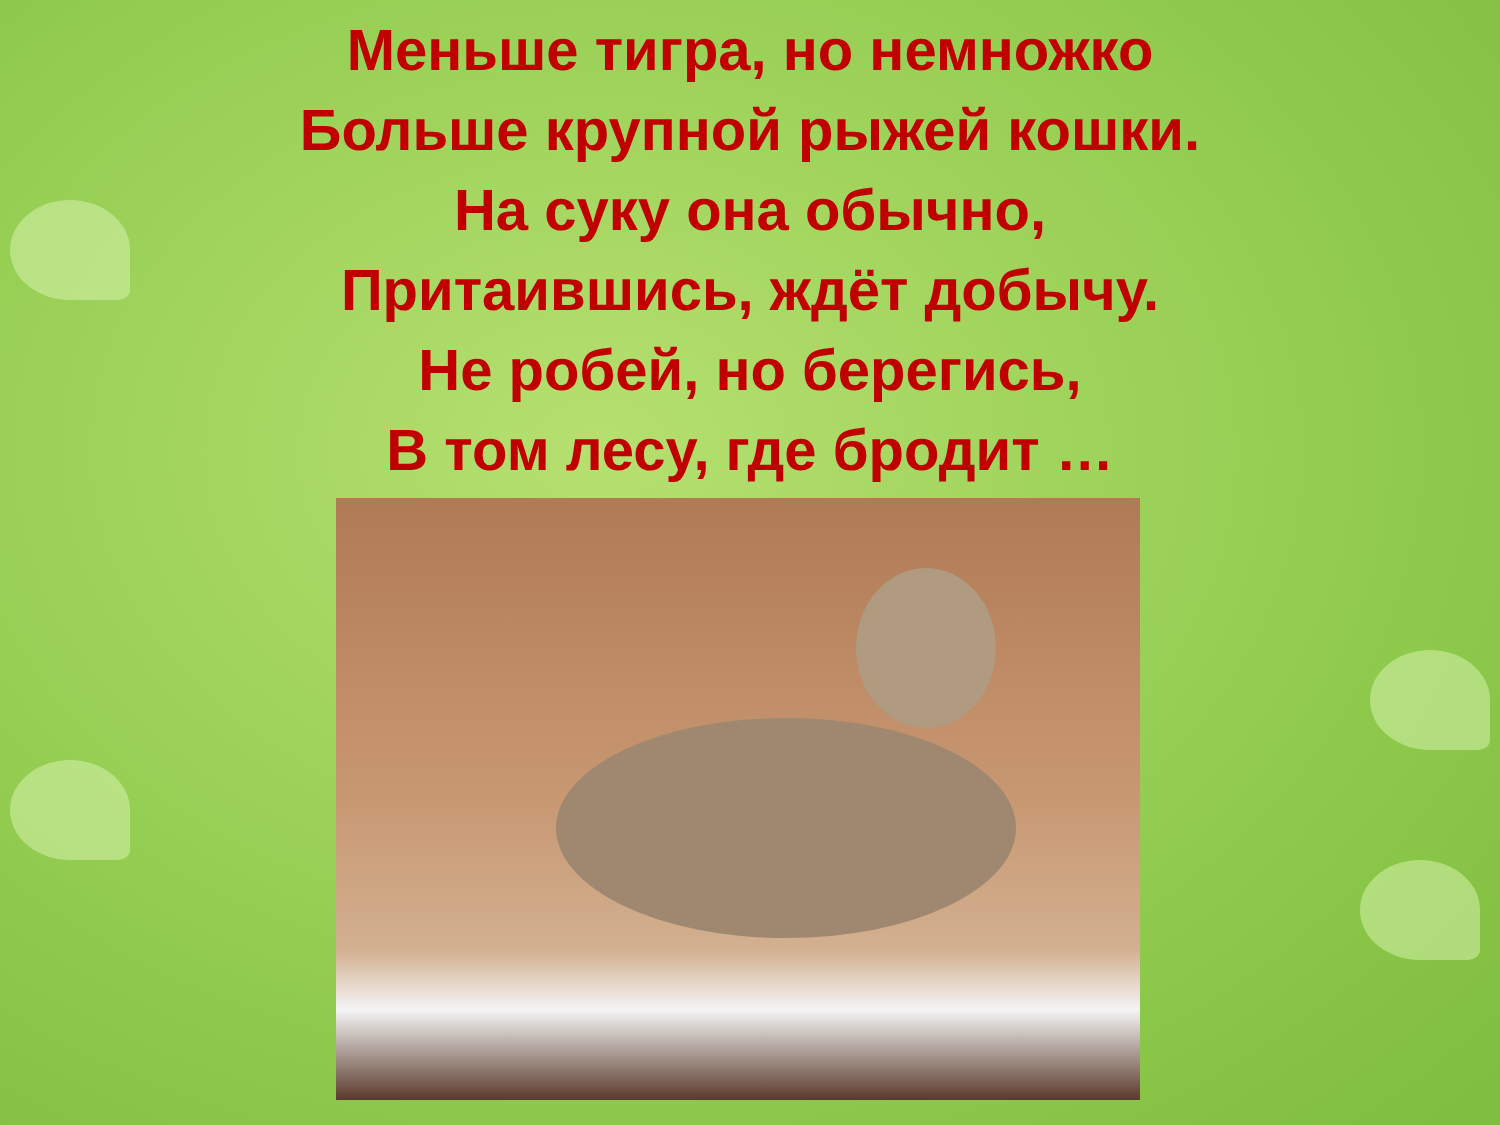Меньше тигра, но немножко
Больше крупной рыжей кошки.
На суку она обычно,
Притаившись, ждёт добычу.
Не робей, но берегись,
В том лесу, где бродит …